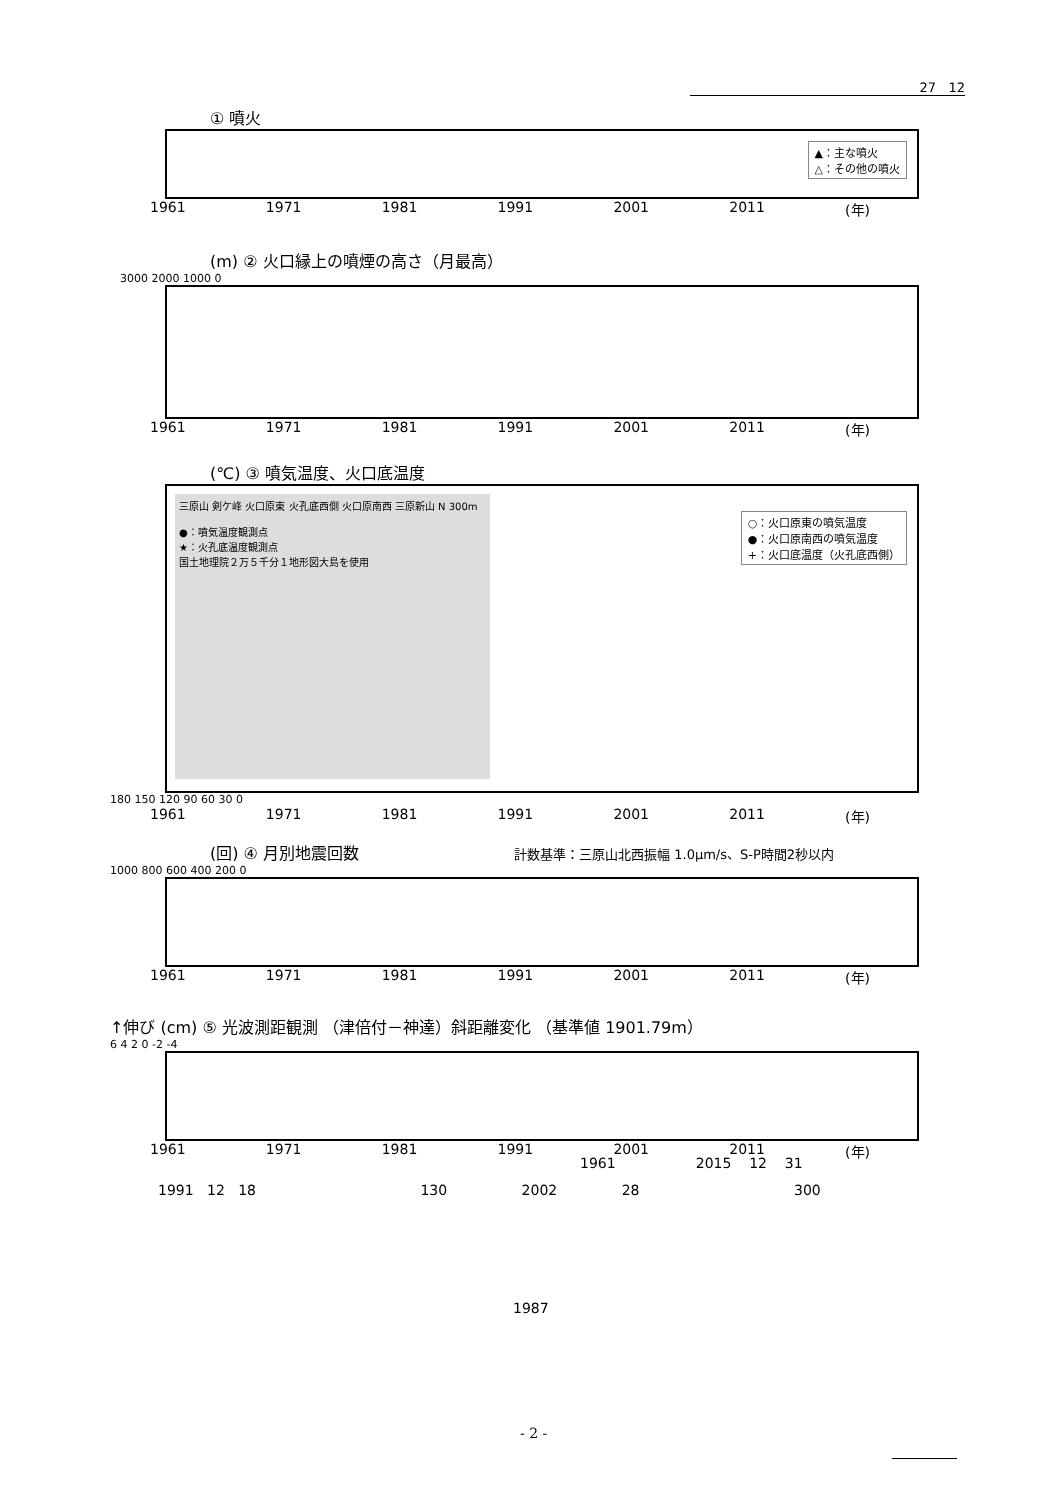27 12
① 噴火
▲：主な噴火
△：その他の噴火
1961 1971 1981 1991 2001 2011 (年)
(m) ② 火口縁上の噴煙の高さ（月最高）
3000 2000 1000 0
1961 1971 1981 1991 2001 2011 (年)
(℃) ③ 噴気温度、火口底温度
三原山 剣ケ峰 火口原東 火孔底西側 火口原南西 三原新山 N 300m
●：噴気温度観測点
★：火孔底温度観測点
国土地理院２万５千分１地形図大島を使用
○：火口原東の噴気温度
●：火口原南西の噴気温度
+：火口底温度（火孔底西側）
180 150 120 90 60 30 0
1961 1971 1981 1991 2001 2011 (年)
(回) ④ 月別地震回数 計数基準：三原山北西振幅 1.0μm/s、S-P時間2秒以内
1000 800 600 400 200 0
1961 1971 1981 1991 2001 2011 (年)
↑伸び (cm) ⑤ 光波測距観測 （津倍付－神達）斜距離変化 （基準値 1901.79m）
6 4 2 0 -2 -4
1961 1971 1981 1991 2001 2011 (年)
1961 2015 12 31
1991 12 18 130 2002 28 300
1987
- 2 -